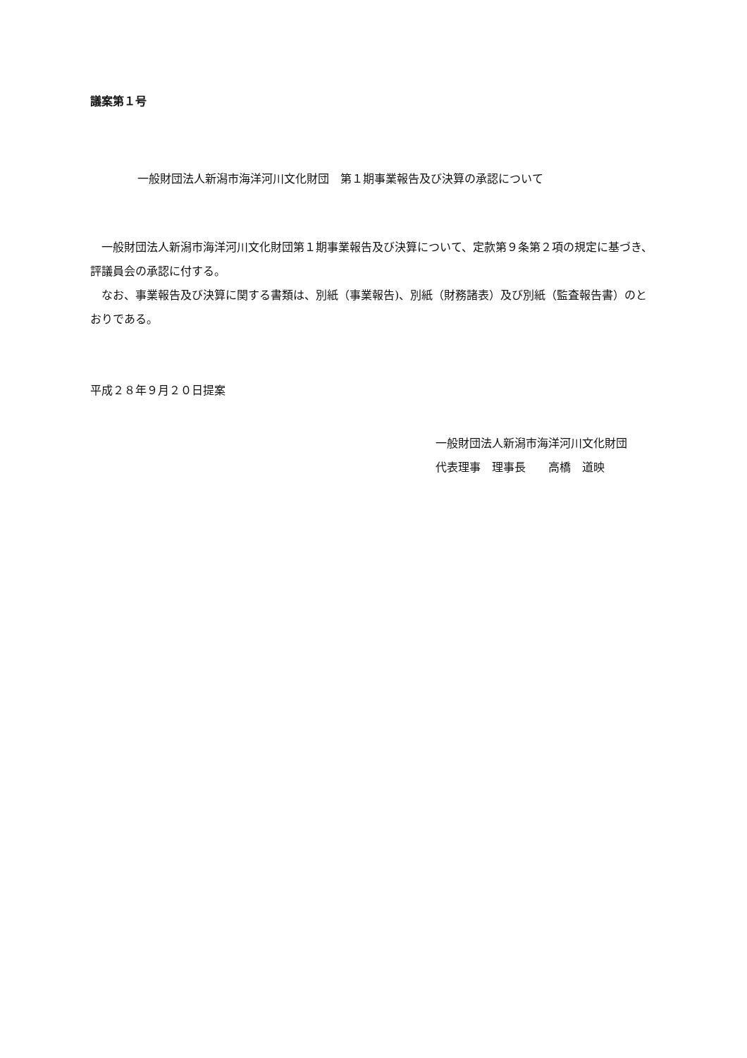議案第１号
一般財団法人新潟市海洋河川文化財団　第１期事業報告及び決算の承認について
一般財団法人新潟市海洋河川文化財団第１期事業報告及び決算について、定款第９条第２項の規定に基づき、評議員会の承認に付する。
なお、事業報告及び決算に関する書類は、別紙（事業報告)、別紙（財務諸表）及び別紙（監査報告書）のとおりである。
平成２８年９月２０日提案
一般財団法人新潟市海洋河川文化財団
代表理事　理事長　　高橋　道映